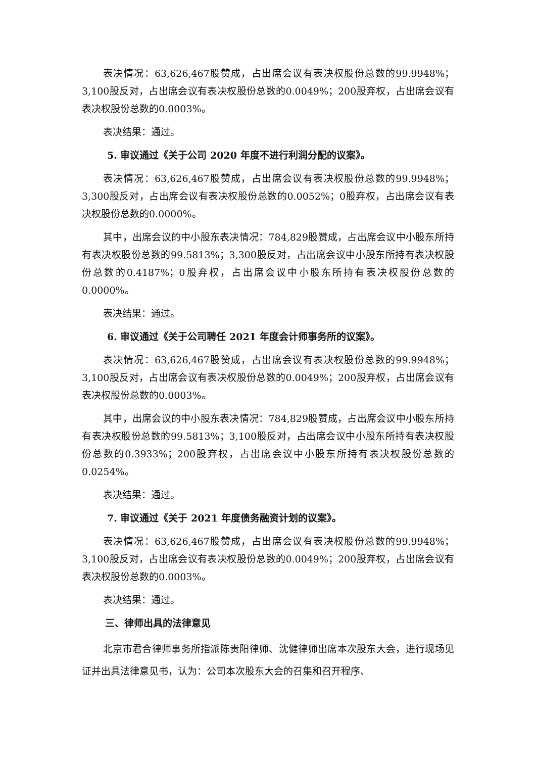表决情况：63,626,467股赞成，占出席会议有表决权股份总数的99.9948%；3,100股反对，占出席会议有表决权股份总数的0.0049%；200股弃权，占出席会议有表决权股份总数的0.0003%。
表决结果：通过。
5. 审议通过《关于公司 2020 年度不进行利润分配的议案》。
表决情况：63,626,467股赞成，占出席会议有表决权股份总数的99.9948%；3,300股反对，占出席会议有表决权股份总数的0.0052%；0股弃权，占出席会议有表决权股份总数的0.0000%。
其中，出席会议的中小股东表决情况：784,829股赞成，占出席会议中小股东所持有表决权股份总数的99.5813%；3,300股反对，占出席会议中小股东所持有表决权股份总数的0.4187%；0股弃权，占出席会议中小股东所持有表决权股份总数的0.0000%。
表决结果：通过。
6. 审议通过《关于公司聘任 2021 年度会计师事务所的议案》。
表决情况：63,626,467股赞成，占出席会议有表决权股份总数的99.9948%；3,100股反对，占出席会议有表决权股份总数的0.0049%；200股弃权，占出席会议有表决权股份总数的0.0003%。
其中，出席会议的中小股东表决情况：784,829股赞成，占出席会议中小股东所持有表决权股份总数的99.5813%；3,100股反对，占出席会议中小股东所持有表决权股份总数的0.3933%；200股弃权，占出席会议中小股东所持有表决权股份总数的0.0254%。
表决结果：通过。
7. 审议通过《关于 2021 年度债务融资计划的议案》。
表决情况：63,626,467股赞成，占出席会议有表决权股份总数的99.9948%；3,100股反对，占出席会议有表决权股份总数的0.0049%；200股弃权，占出席会议有表决权股份总数的0.0003%。
表决结果：通过。
三、律师出具的法律意见
北京市君合律师事务所指派陈贵阳律师、沈健律师出席本次股东大会，进行现场见证并出具法律意见书，认为：公司本次股东大会的召集和召开程序、